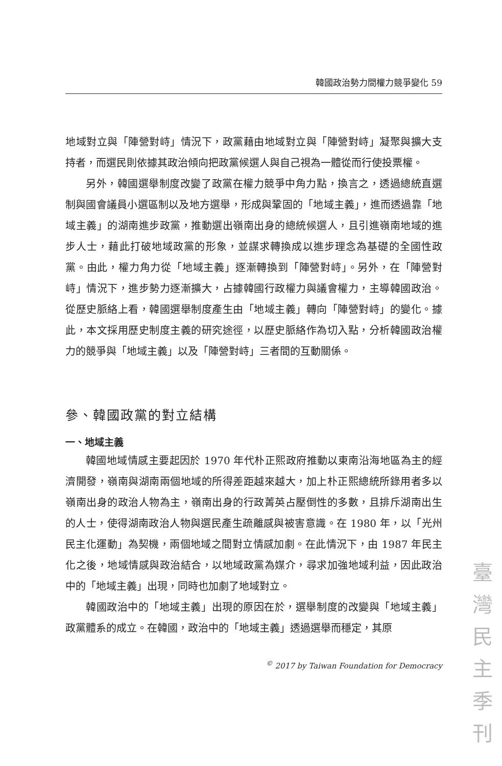韓國政治勢力間權力競爭變化 59
地域對立與「陣營對峙」情況下，政黨藉由地域對立與「陣營對峙」凝聚與擴大支持者，而選民則依據其政治傾向把政黨候選人與自己視為一體從而行使投票權。
另外，韓國選舉制度改變了政黨在權力競爭中角力點，換言之，透過總統直選制與國會議員小選區制以及地方選舉，形成與鞏固的「地域主義」，進而透過靠「地域主義」的湖南進步政黨，推動選出嶺南出身的總統候選人，且引進嶺南地域的進步人士，藉此打破地域政黨的形象，並謀求轉換成以進步理念為基礎的全國性政黨。由此，權力角力從「地域主義」逐漸轉換到「陣營對峙」。另外，在「陣營對峙」情況下，進步勢力逐漸擴大，占據韓國行政權力與議會權力，主導韓國政治。從歷史脈絡上看，韓國選舉制度產生由「地域主義」轉向「陣營對峙」的變化。據此，本文採用歷史制度主義的研究途徑，以歷史脈絡作為切入點，分析韓國政治權力的競爭與「地域主義」以及「陣營對峙」三者間的互動關係。
參、韓國政黨的對立結構
一、地域主義
韓國地域情感主要起因於 1970 年代朴正熙政府推動以東南沿海地區為主的經濟開發，嶺南與湖南兩個地域的所得差距越來越大，加上朴正熙總統所錄用者多以嶺南出身的政治人物為主，嶺南出身的行政菁英占壓倒性的多數，且排斥湖南出生的人士，使得湖南政治人物與選民產生疏離感與被害意識。在 1980 年，以「光州民主化運動」為契機，兩個地域之間對立情感加劇。在此情況下，由 1987 年民主化之後，地域情感與政治結合，以地域政黨為媒介，尋求加強地域利益，因此政治中的「地域主義」出現，同時也加劇了地域對立。
韓國政治中的「地域主義」出現的原因在於，選舉制度的改變與「地域主義」政黨體系的成立。在韓國，政治中的「地域主義」透過選舉而穩定，其原
<sup>©</sup> 2017 by Taiwan Foundation for Democracy
臺 灣 民 主 季 刊